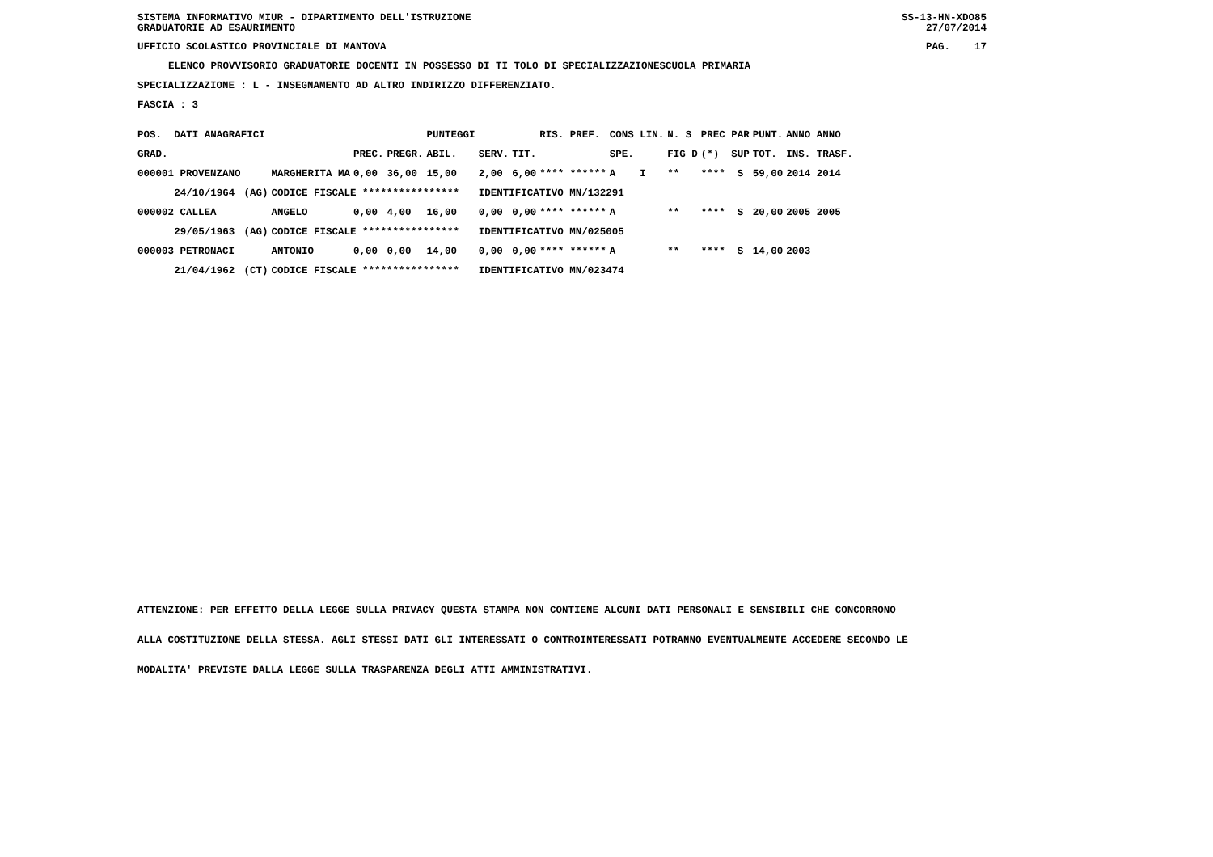SISTEMA INFORMATIVO MIUR - DIPARTIMENTO DELL'ISTRUZIONE
GRADUATORIE AD ESAURIMENTO SS-13-HN-XDO85
27/07/2014
UFFICIO SCOLASTICO PROVINCIALE DI MANTOVA PAG. 17
ELENCO PROVVISORIO GRADUATORIE DOCENTI IN POSSESSO DI TI TOLO DI SPECIALIZZAZIONESCUOLA PRIMARIA
SPECIALIZZAZIONE : L - INSEGNAMENTO AD ALTRO INDIRIZZO DIFFERENZIATO.
FASCIA : 3
| POS. | DATI ANAGRAFICI | | | | | PUNTEGGI | | | RIS. PREF. | CONS LIN. | N. S | PREC PAR | PUNT. | ANNO ANNO |
| --- | --- | --- | --- | --- | --- | --- | --- | --- | --- | --- | --- | --- | --- | --- |
| GRAD. | | | | PREC. | PREGR. | ABIL. | SERV. | TIT. | | SPE. | FIG D | (*) SUP | TOT. | INS. TRASF. |
| 000001 PROVENZANO | | | MARGHERITA MA | 0,00 | 36,00 | 15,00 | 2,00 | 6,00 | **** ****** | A I | ** | **** S | 59,00 | 2014 2014 |
| | 24/10/1964 | (AG) | CODICE FISCALE **************** | | | | IDENTIFICATIVO MN/132291 | | | | | | | |
| 000002 CALLEA | | | ANGELO | 0,00 | 4,00 | 16,00 | 0,00 | 0,00 | **** ****** | A | ** | **** S | 20,00 | 2005 2005 |
| | 29/05/1963 | (AG) | CODICE FISCALE **************** | | | | IDENTIFICATIVO MN/025005 | | | | | | | |
| 000003 PETRONACI | | | ANTONIO | 0,00 | 0,00 | 14,00 | 0,00 | 0,00 | **** ****** | A | ** | **** S | 14,00 | 2003 |
| | 21/04/1962 | (CT) | CODICE FISCALE **************** | | | | IDENTIFICATIVO MN/023474 | | | | | | | |
ATTENZIONE: PER EFFETTO DELLA LEGGE SULLA PRIVACY QUESTA STAMPA NON CONTIENE ALCUNI DATI PERSONALI E SENSIBILI CHE CONCORRONO
ALLA COSTITUZIONE DELLA STESSA. AGLI STESSI DATI GLI INTERESSATI O CONTROINTERESSATI POTRANNO EVENTUALMENTE ACCEDERE SECONDO LE
MODALITA' PREVISTE DALLA LEGGE SULLA TRASPARENZA DEGLI ATTI AMMINISTRATIVI.